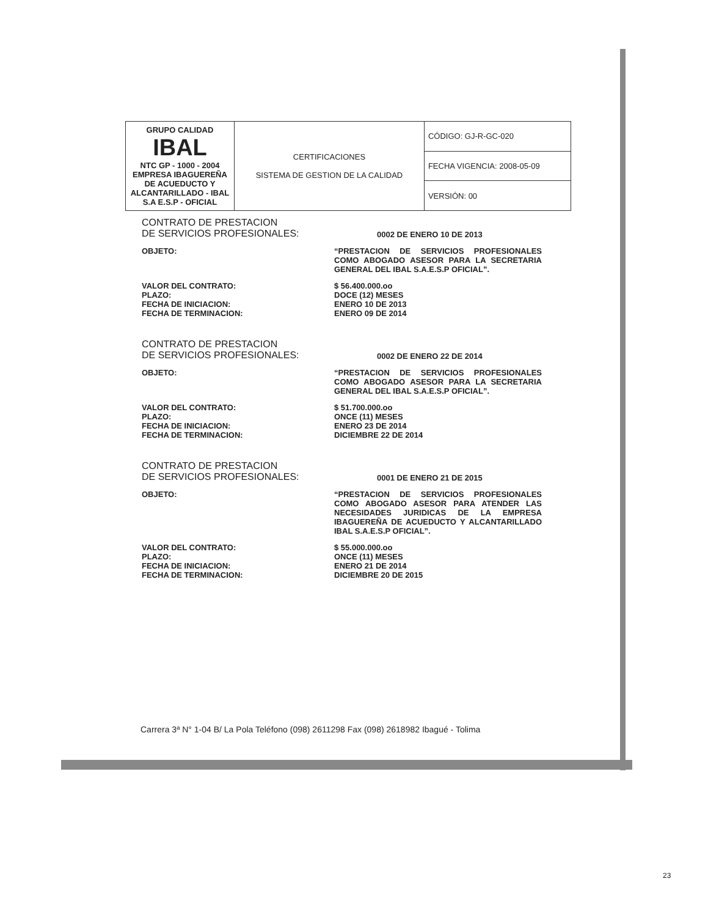| GRUPO CALIDAD IBAL NTC GP - 1000 - 2004 EMPRESA IBAGUEREÑA DE ACUEDUCTO Y ALCANTARILLADO - IBAL S.A E.S.P - OFICIAL | CERTIFICACIONES SISTEMA DE GESTION DE LA CALIDAD | CÓDIGO: GJ-R-GC-020 |
| | | FECHA VIGENCIA: 2008-05-09 |
| | | VERSIÓN: 00 |
CONTRATO DE PRESTACION
DE SERVICIOS PROFESIONALES: 0002 DE ENERO 10 DE 2013
OBJETO: “PRESTACION DE SERVICIOS PROFESIONALES COMO ABOGADO ASESOR PARA LA SECRETARIA GENERAL DEL IBAL S.A.E.S.P OFICIAL”.
VALOR DEL CONTRATO:
PLAZO:
FECHA DE INICIACION:
FECHA DE TERMINACION:
$ 56.400.000.oo
DOCE (12) MESES
ENERO 10 DE 2013
ENERO 09 DE 2014
CONTRATO DE PRESTACION
DE SERVICIOS PROFESIONALES: 0002 DE ENERO 22 DE 2014
OBJETO: “PRESTACION DE SERVICIOS PROFESIONALES COMO ABOGADO ASESOR PARA LA SECRETARIA GENERAL DEL IBAL S.A.E.S.P OFICIAL”.
VALOR DEL CONTRATO:
PLAZO:
FECHA DE INICIACION:
FECHA DE TERMINACION:
$ 51.700.000.oo
ONCE (11) MESES
ENERO 23 DE 2014
DICIEMBRE 22 DE 2014
CONTRATO DE PRESTACION
DE SERVICIOS PROFESIONALES: 0001 DE ENERO 21 DE 2015
OBJETO: “PRESTACION DE SERVICIOS PROFESIONALES COMO ABOGADO ASESOR PARA ATENDER LAS NECESIDADES JURIDICAS DE LA EMPRESA IBAGUEREÑA DE ACUEDUCTO Y ALCANTARILLADO IBAL S.A.E.S.P OFICIAL”.
VALOR DEL CONTRATO:
PLAZO:
FECHA DE INICIACION:
FECHA DE TERMINACION:
$ 55.000.000.oo
ONCE (11) MESES
ENERO 21 DE 2014
DICIEMBRE 20 DE 2015
Carrera 3ª N° 1-04 B/ La Pola Teléfono (098) 2611298 Fax (098) 2618982 Ibagué - Tolima
23